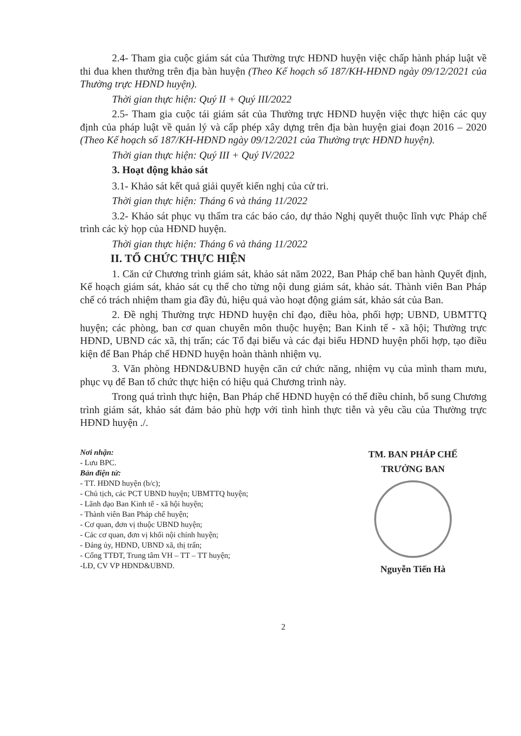2.4- Tham gia cuộc giám sát của Thường trực HĐND huyện việc chấp hành pháp luật về thi đua khen thưởng trên địa bàn huyện (Theo Kế hoạch số 187/KH-HĐND ngày 09/12/2021 của Thường trực HĐND huyện).
Thời gian thực hiện: Quý II + Quý III/2022
2.5- Tham gia cuộc tái giám sát của Thường trực HĐND huyện việc thực hiện các quy định của pháp luật về quản lý và cấp phép xây dựng trên địa bàn huyện giai đoạn 2016 – 2020 (Theo Kế hoạch số 187/KH-HĐND ngày 09/12/2021 của Thường trực HĐND huyện).
Thời gian thực hiện: Quý III + Quý IV/2022
3. Hoạt động khảo sát
3.1- Khảo sát kết quả giải quyết kiến nghị của cử tri.
Thời gian thực hiện: Tháng 6 và tháng 11/2022
3.2- Khảo sát phục vụ thẩm tra các báo cáo, dự thảo Nghị quyết thuộc lĩnh vực Pháp chế trình các kỳ họp của HĐND huyện.
Thời gian thực hiện: Tháng 6 và tháng 11/2022
II. TỔ CHỨC THỰC HIỆN
1. Căn cứ Chương trình giám sát, khảo sát năm 2022, Ban Pháp chế ban hành Quyết định, Kế hoạch giám sát, khảo sát cụ thể cho từng nội dung giám sát, khảo sát. Thành viên Ban Pháp chế có trách nhiệm tham gia đầy đủ, hiệu quả vào hoạt động giám sát, khảo sát của Ban.
2. Đề nghị Thường trực HĐND huyện chỉ đạo, điều hòa, phối hợp; UBND, UBMTTQ huyện; các phòng, ban cơ quan chuyên môn thuộc huyện; Ban Kinh tế - xã hội; Thường trực HĐND, UBND các xã, thị trấn; các Tổ đại biểu và các đại biểu HĐND huyện phối hợp, tạo điều kiện để Ban Pháp chế HĐND huyện hoàn thành nhiệm vụ.
3. Văn phòng HĐND&UBND huyện căn cứ chức năng, nhiệm vụ của mình tham mưu, phục vụ để Ban tổ chức thực hiện có hiệu quả Chương trình này.
Trong quá trình thực hiện, Ban Pháp chế HĐND huyện có thể điều chỉnh, bổ sung Chương trình giám sát, khảo sát đảm bảo phù hợp với tình hình thực tiễn và yêu cầu của Thường trực HĐND huyện ./.
Nơi nhận:
- Lưu BPC.
Bản điện tử:
- TT. HĐND huyện (b/c);
- Chủ tịch, các PCT UBND huyện; UBMTTQ huyện;
- Lãnh đạo Ban Kinh tế - xã hội huyện;
- Thành viên Ban Pháp chế huyện;
- Cơ quan, đơn vị thuộc UBND huyện;
- Các cơ quan, đơn vị khối nội chính huyện;
- Đảng ủy, HĐND, UBND xã, thị trấn;
- Cổng TTĐT, Trung tâm VH – TT – TT huyện;
-LĐ, CV VP HĐND&UBND.
TM. BAN PHÁP CHẾ
TRƯỞNG BAN
Nguyễn Tiến Hà
2